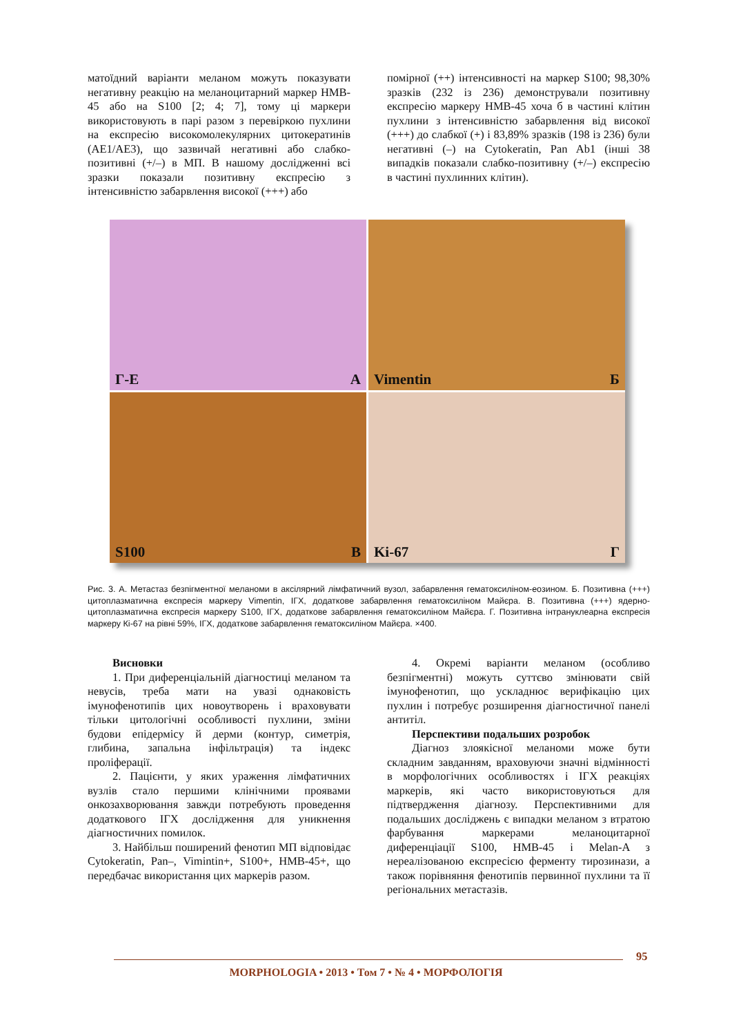матоїдний варіанти меланом можуть показувати негативну реакцію на меланоцитарний маркер HMB-45 або на S100 [2; 4; 7], тому ці маркери використовують в парі разом з перевіркою пухлини на експресію високомолекулярних цитокератинів (AE1/AE3), що зазвичай негативні або слабко-позитивні (+/–) в МП. В нашому дослідженні всі зразки показали позитивну експресію з інтенсивністю забарвлення високої (+++) або
помірної (++) інтенсивності на маркер S100; 98,30% зразків (232 із 236) демонстрували позитивну експресію маркеру HMB-45 хоча б в частині клітин пухлини з інтенсивністю забарвлення від високої (+++) до слабкої (+) і 83,89% зразків (198 із 236) були негативні (–) на Cytokeratin, Pan Ab1 (інші 38 випадків показали слабко-позитивну (+/–) експресію в частині пухлинних клітин).
Г-Е А
Vimentin Б
S100 В
Ki-67 Г
Рис. 3. А. Метастаз безпігментної меланоми в аксілярний лімфатичний вузол, забарвлення гематоксиліном-еозином. Б. Позитивна (+++) цитоплазматична експресія маркеру Vimentin, ІГХ, додаткове забарвлення гематоксиліном Майєра. В. Позитивна (+++) ядерно-цитоплазматична експресія маркеру S100, ІГХ, додаткове забарвлення гематоксиліном Майєра. Г. Позитивна інтрануклеарна експресія маркеру Кі-67 на рівні 59%, ІГХ, додаткове забарвлення гематоксиліном Майєра. ×400.
Висновки
1. При диференціальній діагностиці меланом та невусів, треба мати на увазі однаковість імунофенотипів цих новоутворень і враховувати тільки цитологічні особливості пухлини, зміни будови епідермісу й дерми (контур, симетрія, глибина, запальна інфільтрація) та індекс проліферації.
2. Пацієнти, у яких ураження лімфатичних вузлів стало першими клінічними проявами онкозахворювання завжди потребують проведення додаткового ІГХ дослідження для уникнення діагностичних помилок.
3. Найбільш поширений фенотип МП відповідає Cytokeratin, Pan–, Vimintin+, S100+, HMB-45+, що передбачає використання цих маркерів разом.
4. Окремі варіанти меланом (особливо безпігментні) можуть суттєво змінювати свій імунофенотип, що ускладнює верифікацію цих пухлин і потребує розширення діагностичної панелі антитіл.
Перспективи подальших розробок
Діагноз злоякісної меланоми може бути складним завданням, враховуючи значні відмінності в морфологічних особливостях і ІГХ реакціях маркерів, які часто використовуються для підтвердження діагнозу. Перспективними для подальших досліджень є випадки меланом з втратою фарбування маркерами меланоцитарної диференціації S100, HMB-45 і Melan-A з нереалізованою експресією ферменту тирозинази, а також порівняння фенотипів первинної пухлини та її регіональних метастазів.
95
MORPHOLOGIA • 2013 • Том 7 • № 4 • МОРФОЛОГІЯ